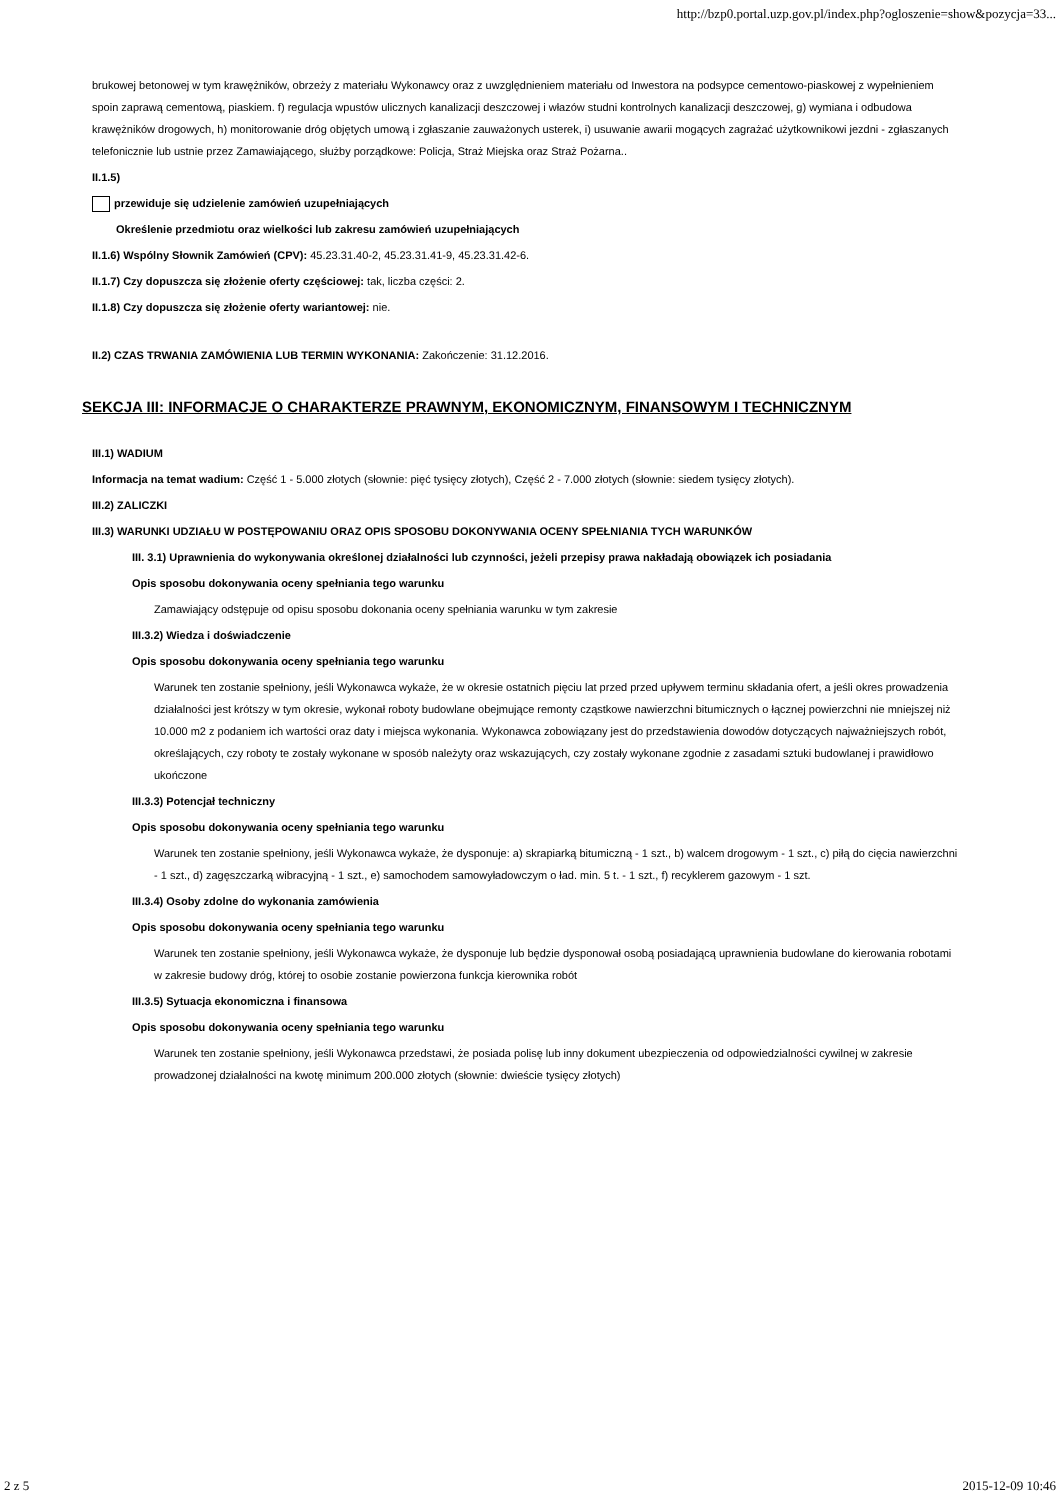http://bzp0.portal.uzp.gov.pl/index.php?ogloszenie=show&pozycja=33...
brukowej betonowej w tym krawężników, obrzeży z materiału Wykonawcy oraz z uwzględnieniem materiału od Inwestora na podsypce cementowo-piaskowej z wypełnieniem spoin zaprawą cementową, piaskiem. f) regulacja wpustów ulicznych kanalizacji deszczowej i włazów studni kontrolnych kanalizacji deszczowej, g) wymiana i odbudowa krawężników drogowych, h) monitorowanie dróg objętych umową i zgłaszanie zauważonych usterek, i) usuwanie awarii mogących zagrażać użytkownikowi jezdni - zgłaszanych telefonicznie lub ustnie przez Zamawiającego, służby porządkowe: Policja, Straż Miejska oraz Straż Pożarna..
II.1.5)
przewiduje się udzielenie zamówień uzupełniających
Określenie przedmiotu oraz wielkości lub zakresu zamówień uzupełniających
II.1.6) Wspólny Słownik Zamówień (CPV): 45.23.31.40-2, 45.23.31.41-9, 45.23.31.42-6.
II.1.7) Czy dopuszcza się złożenie oferty częściowej: tak, liczba części: 2.
II.1.8) Czy dopuszcza się złożenie oferty wariantowej: nie.
II.2) CZAS TRWANIA ZAMÓWIENIA LUB TERMIN WYKONANIA: Zakończenie: 31.12.2016.
SEKCJA III: INFORMACJE O CHARAKTERZE PRAWNYM, EKONOMICZNYM, FINANSOWYM I TECHNICZNYM
III.1) WADIUM
Informacja na temat wadium: Część 1 - 5.000 złotych (słownie: pięć tysięcy złotych), Część 2 - 7.000 złotych (słownie: siedem tysięcy złotych).
III.2) ZALICZKI
III.3) WARUNKI UDZIAŁU W POSTĘPOWANIU ORAZ OPIS SPOSOBU DOKONYWANIA OCENY SPEŁNIANIA TYCH WARUNKÓW
III. 3.1) Uprawnienia do wykonywania określonej działalności lub czynności, jeżeli przepisy prawa nakładają obowiązek ich posiadania
Opis sposobu dokonywania oceny spełniania tego warunku
Zamawiający odstępuje od opisu sposobu dokonania oceny spełniania warunku w tym zakresie
III.3.2) Wiedza i doświadczenie
Opis sposobu dokonywania oceny spełniania tego warunku
Warunek ten zostanie spełniony, jeśli Wykonawca wykaże, że w okresie ostatnich pięciu lat przed przed upływem terminu składania ofert, a jeśli okres prowadzenia działalności jest krótszy w tym okresie, wykonał roboty budowlane obejmujące remonty cząstkowe nawierzchni bitumicznych o łącznej powierzchni nie mniejszej niż 10.000 m2 z podaniem ich wartości oraz daty i miejsca wykonania. Wykonawca zobowiązany jest do przedstawienia dowodów dotyczących najważniejszych robót, określających, czy roboty te zostały wykonane w sposób należyty oraz wskazujących, czy zostały wykonane zgodnie z zasadami sztuki budowlanej i prawidłowo ukończone
III.3.3) Potencjał techniczny
Opis sposobu dokonywania oceny spełniania tego warunku
Warunek ten zostanie spełniony, jeśli Wykonawca wykaże, że dysponuje: a) skrapiarką bitumiczną - 1 szt., b) walcem drogowym - 1 szt., c) piłą do cięcia nawierzchni - 1 szt., d) zagęszczarką wibracyjną - 1 szt., e) samochodem samowyładowczym o ład. min. 5 t. - 1 szt., f) recyklerem gazowym - 1 szt.
III.3.4) Osoby zdolne do wykonania zamówienia
Opis sposobu dokonywania oceny spełniania tego warunku
Warunek ten zostanie spełniony, jeśli Wykonawca wykaże, że dysponuje lub będzie dysponował osobą posiadającą uprawnienia budowlane do kierowania robotami w zakresie budowy dróg, której to osobie zostanie powierzona funkcja kierownika robót
III.3.5) Sytuacja ekonomiczna i finansowa
Opis sposobu dokonywania oceny spełniania tego warunku
Warunek ten zostanie spełniony, jeśli Wykonawca przedstawi, że posiada polisę lub inny dokument ubezpieczenia od odpowiedzialności cywilnej w zakresie prowadzonej działalności na kwotę minimum 200.000 złotych (słownie: dwieście tysięcy złotych)
2 z 5 2015-12-09 10:46